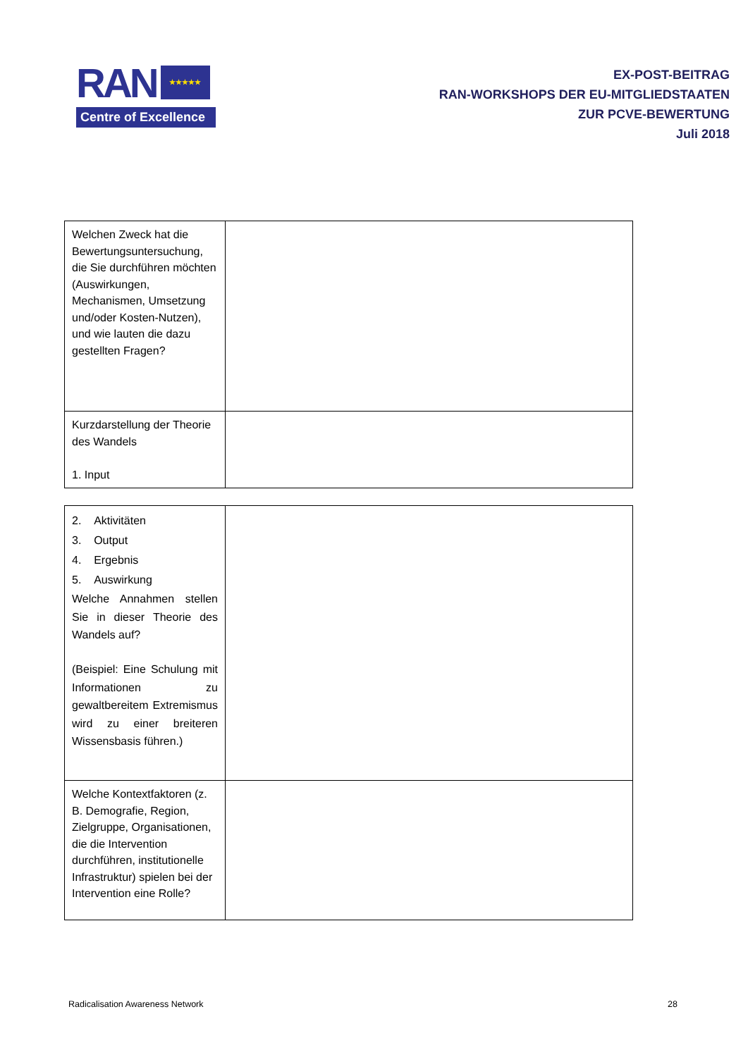RAN ★★★★★
Centre of Excellence
EX-POST-BEITRAG
RAN-WORKSHOPS DER EU-MITGLIEDSTAATEN
ZUR PCVE-BEWERTUNG
Juli 2018
| Welchen Zweck hat die Bewertungsuntersuchung, die Sie durchführen möchten (Auswirkungen, Mechanismen, Umsetzung und/oder Kosten-Nutzen), und wie lauten die dazu gestellten Fragen? | |
| Kurzdarstellung der Theorie des Wandels 1. Input | |
| 2. Aktivitäten 3. Output 4. Ergebnis 5. Auswirkung Welche Annahmen stellen Sie in dieser Theorie des Wandels auf? (Beispiel: Eine Schulung mit Informationen zu gewaltbereitem Extremismus wird zu einer breiteren Wissensbasis führen.) | |
| Welche Kontextfaktoren (z. B. Demografie, Region, Zielgruppe, Organisationen, die die Intervention durchführen, institutionelle Infrastruktur) spielen bei der Intervention eine Rolle? | |
Radicalisation Awareness Network 28